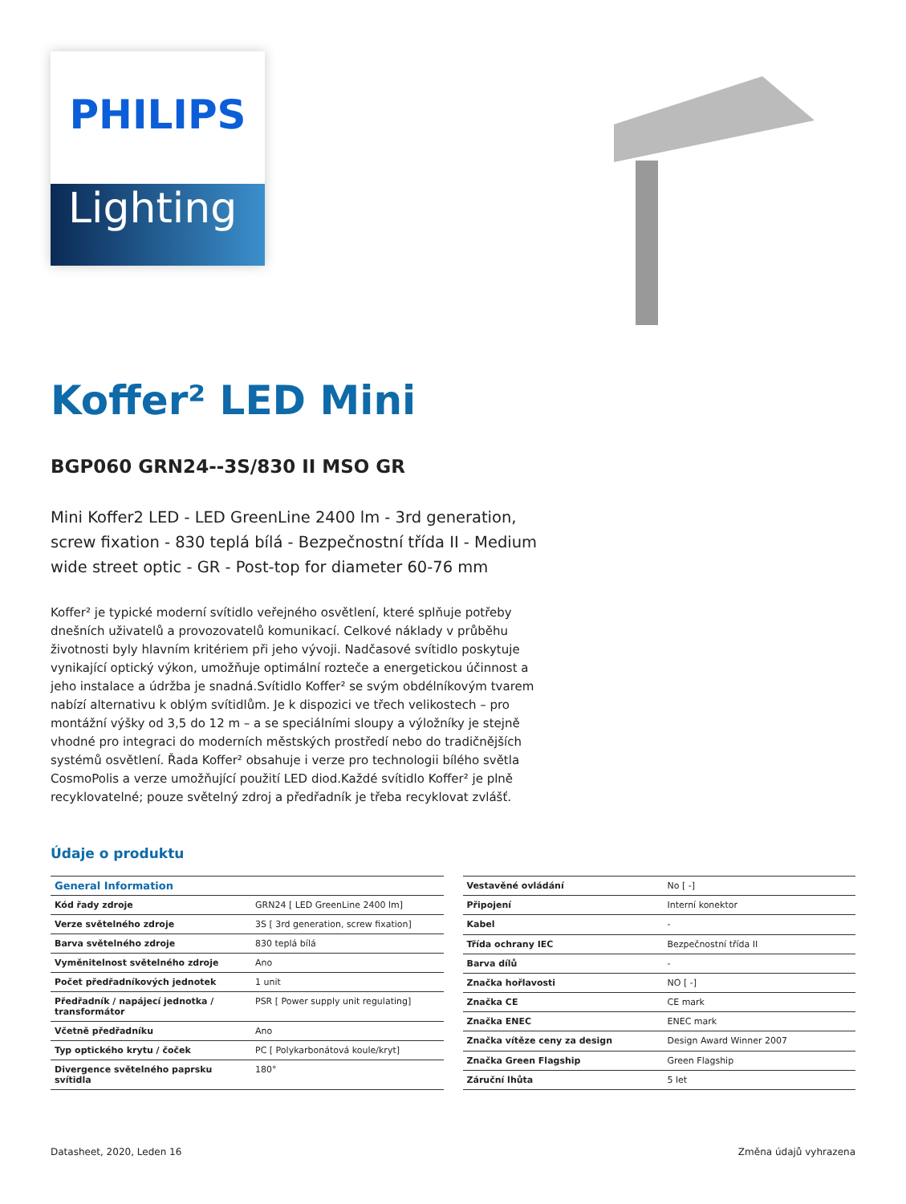PHILIPS
Lighting
Koffer² LED Mini
BGP060 GRN24--3S/830 II MSO GR
Mini Koffer2 LED - LED GreenLine 2400 lm - 3rd generation, screw fixation - 830 teplá bílá - Bezpečnostní třída II - Medium wide street optic - GR - Post-top for diameter 60-76 mm
Koffer² je typické moderní svítidlo veřejného osvětlení, které splňuje potřeby dnešních uživatelů a provozovatelů komunikací. Celkové náklady v průběhu životnosti byly hlavním kritériem při jeho vývoji. Nadčasové svítidlo poskytuje vynikající optický výkon, umožňuje optimální rozteče a energetickou účinnost a jeho instalace a údržba je snadná.Svítidlo Koffer² se svým obdélníkovým tvarem nabízí alternativu k oblým svítidlům. Je k dispozici ve třech velikostech – pro montážní výšky od 3,5 do 12 m – a se speciálními sloupy a výložníky je stejně vhodné pro integraci do moderních městských prostředí nebo do tradičnějších systémů osvětlení. Řada Koffer² obsahuje i verze pro technologii bílého světla CosmoPolis a verze umožňující použití LED diod.Každé svítidlo Koffer² je plně recyklovatelné; pouze světelný zdroj a předřadník je třeba recyklovat zvlášť.
Údaje o produktu
| General Information | |
| --- | --- |
| Kód řady zdroje | GRN24 [ LED GreenLine 2400 lm] |
| Verze světelného zdroje | 3S [ 3rd generation, screw fixation] |
| Barva světelného zdroje | 830 teplá bílá |
| Vyměnitelnost světelného zdroje | Ano |
| Počet předřadníkových jednotek | 1 unit |
| Předřadník / napájecí jednotka / transformátor | PSR [ Power supply unit regulating] |
| Včetně předřadníku | Ano |
| Typ optického krytu / čoček | PC [ Polykarbonátová koule/kryt] |
| Divergence světelného paprsku svítidla | 180° |
| Vestavěné ovládání | No [ -] |
| Připojení | Interní konektor |
| Kabel | - |
| Třída ochrany IEC | Bezpečnostní třída II |
| Barva dílů | - |
| Značka hořlavosti | NO [ -] |
| Značka CE | CE mark |
| Značka ENEC | ENEC mark |
| Značka vítěze ceny za design | Design Award Winner 2007 |
| Značka Green Flagship | Green Flagship |
| Záruční lhůta | 5 let |
Datasheet, 2020, Leden 16 Změna údajů vyhrazena